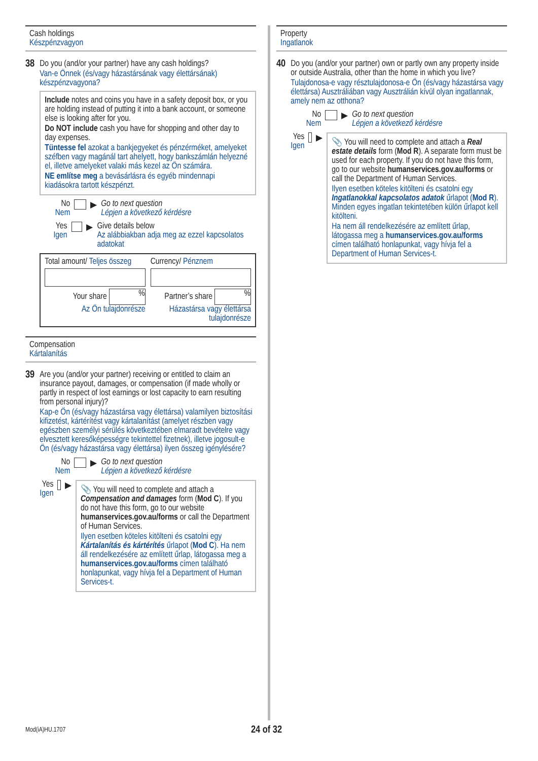Cash holdings
Készpénzvagyon
38
Do you (and/or your partner) have any cash holdings?
Van-e Önnek (és/vagy házastársának vagy élettársának) készpénzvagyona?
Include notes and coins you have in a safety deposit box, or you are holding instead of putting it into a bank account, or someone else is looking after for you.
Do NOT include cash you have for shopping and other day to day expenses.
Tüntesse fel azokat a bankjegyeket és pénzérméket, amelyeket széfben vagy magánál tart ahelyett, hogy bankszámlán helyezné el, illetve amelyeket valaki más kezel az Ön számára.
NE említse meg a bevásárlásra és egyéb mindennapi kiadásokra tartott készpénzt.
No
Nem
▶
Go to next question
Lépjen a következő kérdésre
Yes
Igen
▶
Give details below
Az alábbiakban adja meg az ezzel kapcsolatos adatokat
Total amount/ Teljes összeg Currency/ Pénznem
Your share %
Az Ön tulajdonrésze
Partner’s share %
Házastársa vagy élettársa tulajdonrésze
Compensation
Kártalanítás
39
Are you (and/or your partner) receiving or entitled to claim an insurance payout, damages, or compensation (if made wholly or partly in respect of lost earnings or lost capacity to earn resulting from personal injury)?
Kap-e Ön (és/vagy házastársa vagy élettársa) valamilyen biztosítási kifizetést, kártérítést vagy kártalanítást (amelyet részben vagy egészben személyi sérülés következtében elmaradt bevételre vagy elvesztett keresőképességre tekintettel fizetnek), illetve jogosult-e Ön (és/vagy házastársa vagy élettársa) ilyen összeg igénylésére?
No
Nem
▶
Go to next question
Lépjen a következő kérdésre
Yes
Igen
▶
📎 You will need to complete and attach a Compensation and damages form (Mod C). If you do not have this form, go to our website humanservices.gov.au/forms or call the Department of Human Services.
Ilyen esetben köteles kitölteni és csatolni egy Kártalanítás és kártérítés űrlapot (Mod C). Ha nem áll rendelkezésére az említett űrlap, látogassa meg a humanservices.gov.au/forms címen található honlapunkat, vagy hívja fel a Department of Human Services-t.
Property
Ingatlanok
40
Do you (and/or your partner) own or partly own any property inside or outside Australia, other than the home in which you live?
Tulajdonosa-e vagy résztulajdonosa-e Ön (és/vagy házastársa vagy élettársa) Ausztráliában vagy Ausztrálián kívül olyan ingatlannak, amely nem az otthona?
No
Nem
▶
Go to next question
Lépjen a következő kérdésre
Yes
Igen
▶
📎 You will need to complete and attach a Real estate details form (Mod R). A separate form must be used for each property. If you do not have this form, go to our website humanservices.gov.au/forms or call the Department of Human Services.
Ilyen esetben köteles kitölteni és csatolni egy Ingatlanokkal kapcsolatos adatok űrlapot (Mod R). Minden egyes ingatlan tekintetében külön űrlapot kell kitölteni.
Ha nem áll rendelkezésére az említett űrlap, látogassa meg a humanservices.gov.au/forms címen található honlapunkat, vagy hívja fel a Department of Human Services-t.
Mod(iA)HU.1707 24 of 32